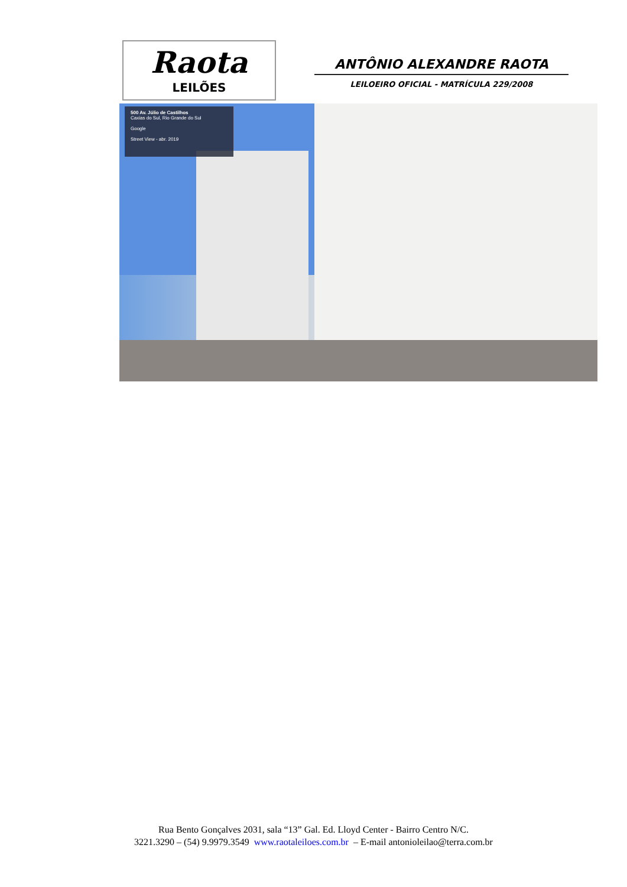Raota
LEILÕES
ANTÔNIO ALEXANDRE RAOTA
LEILOEIRO OFICIAL - MATRÍCULA 229/2008
500 Av. Júlio de Castilhos
Caxias do Sul, Rio Grande do Sul
Google
Street View - abr. 2019
Rua Bento Gonçalves 2031, sala “13” Gal. Ed. Lloyd Center - Bairro Centro N/C.
3221.3290 – (54) 9.9979.3549 www.raotaleiloes.com.br – E-mail antonioleilao@terra.com.br